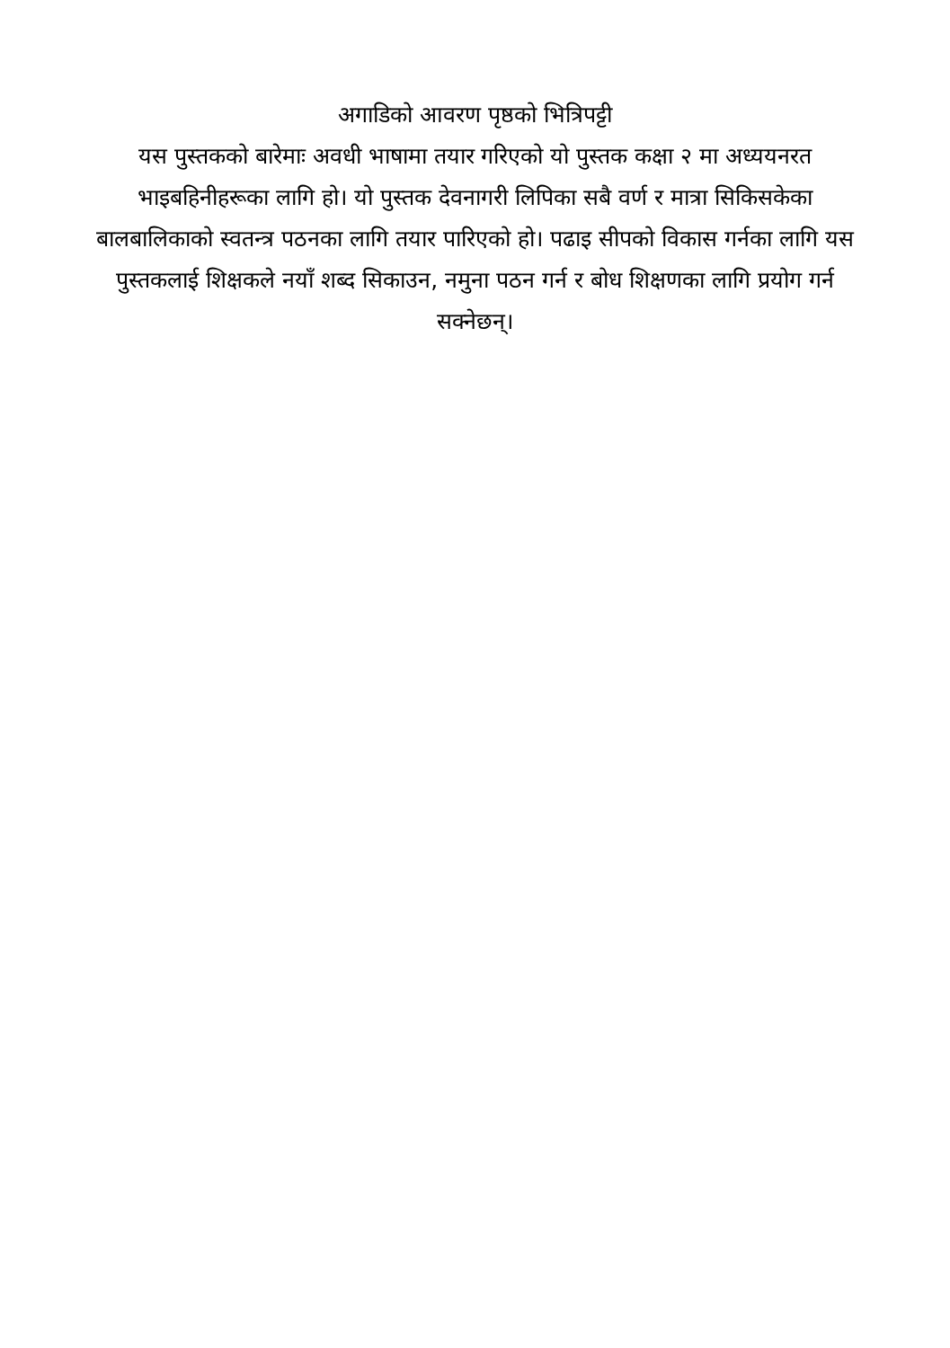अगाडिको आवरण पृष्ठको भित्रिपट्टी
यस पुस्तकको बारेमाः अवधी भाषामा तयार गरिएको यो पुस्तक कक्षा २ मा अध्ययनरत भाइबहिनीहरूका लागि हो। यो पुस्तक देवनागरी लिपिका सबै वर्ण र मात्रा सिकिसकेका बालबालिकाको स्वतन्त्र पठनका लागि तयार पारिएको हो। पढाइ सीपको विकास गर्नका लागि यस पुस्तकलाई शिक्षकले नयाँ शब्द सिकाउन, नमुना पठन गर्न र बोध शिक्षणका लागि प्रयोग गर्न सक्नेछन्।